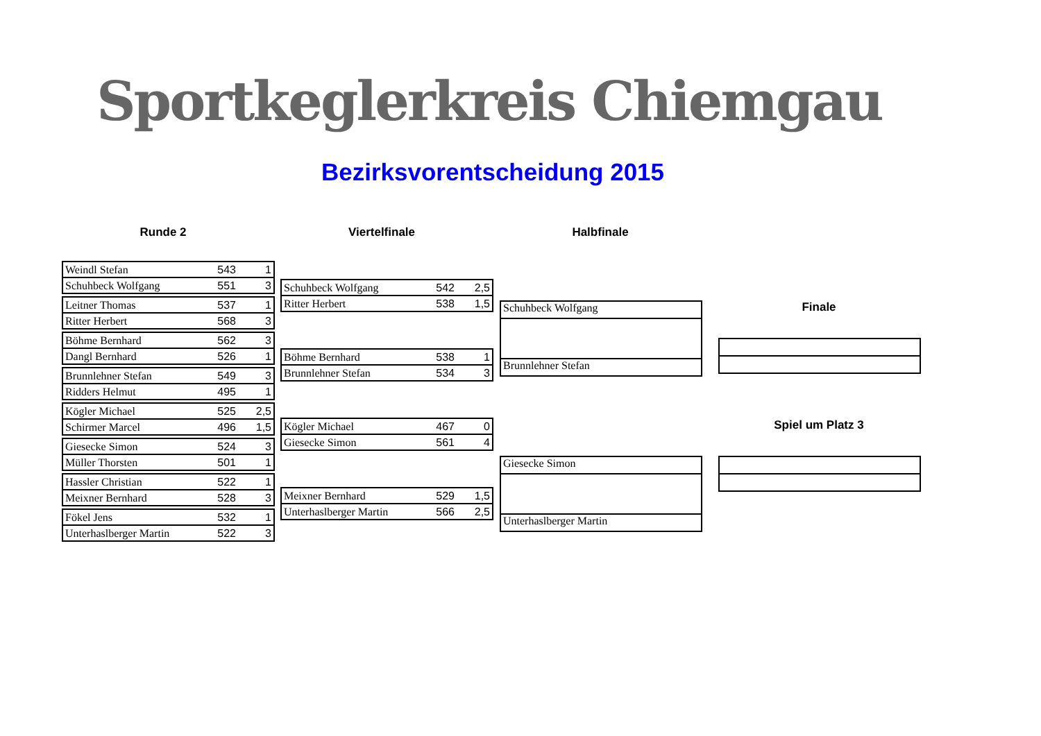Sportkeglerkreis Chiemgau
Bezirksvorentscheidung 2015
Runde 2 Viertelfinale Halbfinale
Finale
Spiel um Platz 3
| Weindl Stefan | 543 | 1 |
| Schuhbeck Wolfgang | 551 | 3 |
| Leitner Thomas | 537 | 1 |
| Ritter Herbert | 568 | 3 |
| Böhme Bernhard | 562 | 3 |
| Dangl Bernhard | 526 | 1 |
| Brunnlehner Stefan | 549 | 3 |
| Ridders Helmut | 495 | 1 |
| Kögler Michael | 525 | 2,5 |
| Schirmer Marcel | 496 | 1,5 |
| Giesecke Simon | 524 | 3 |
| Müller Thorsten | 501 | 1 |
| Hassler Christian | 522 | 1 |
| Meixner Bernhard | 528 | 3 |
| Fökel Jens | 532 | 1 |
| Unterhaslberger Martin | 522 | 3 |
| Schuhbeck Wolfgang | 542 | 2,5 |
| Ritter Herbert | 538 | 1,5 |
| Böhme Bernhard | 538 | 1 |
| Brunnlehner Stefan | 534 | 3 |
| Kögler Michael | 467 | 0 |
| Giesecke Simon | 561 | 4 |
| Meixner Bernhard | 529 | 1,5 |
| Unterhaslberger Martin | 566 | 2,5 |
Schuhbeck Wolfgang
Brunnlehner Stefan
Giesecke Simon
Unterhaslberger Martin